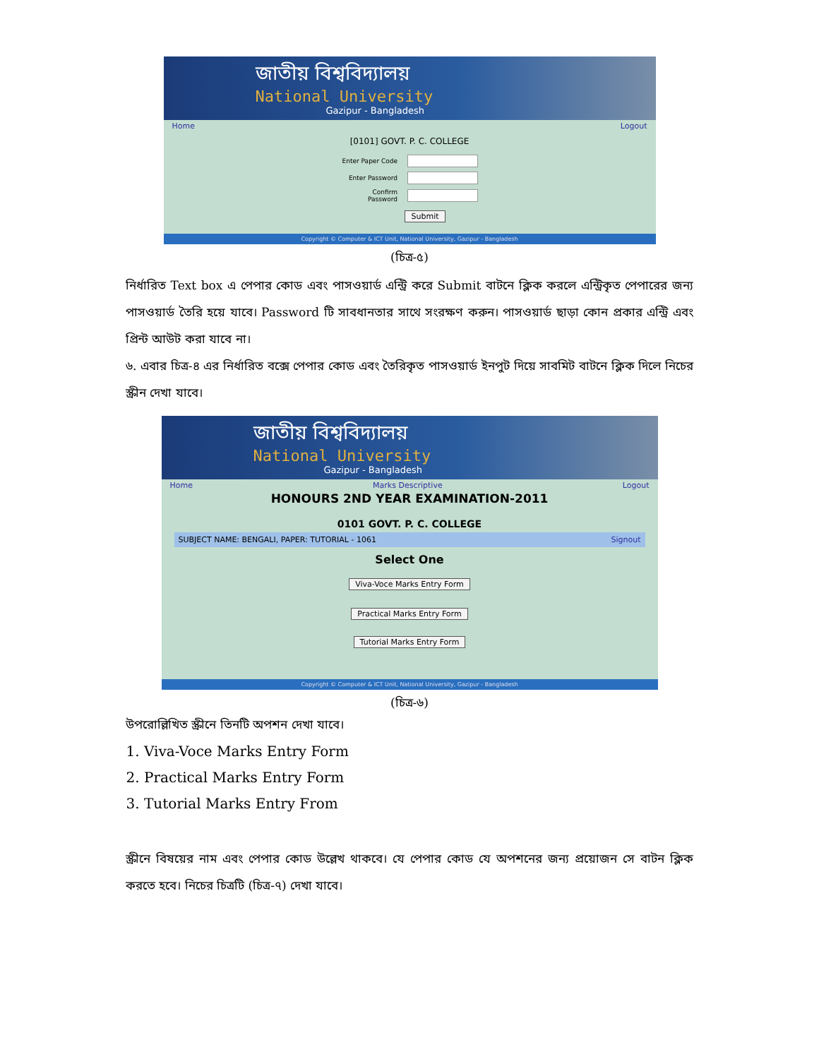জাতীয় বিশ্ববিদ্যালয়
National University
Gazipur - Bangladesh
Home Logout
[0101] GOVT. P. C. COLLEGE
Enter Paper Code
Enter Password
Confirm Password
Submit
Copyright © Computer & ICT Unit, National University, Gazipur - Bangladesh
(চিত্র-৫)
নির্ধারিত Text box এ পেপার কোড এবং পাসওয়ার্ড এন্ট্রি করে Submit বাটনে ক্লিক করলে এন্ট্রিকৃত পেপারের জন্য পাসওয়ার্ড তৈরি হয়ে যাবে। Password টি সাবধানতার সাথে সংরক্ষণ করুন। পাসওয়ার্ড ছাড়া কোন প্রকার এন্ট্রি এবং প্রিন্ট আউট করা যাবে না।
৬. এবার চিত্র-৪ এর নির্ধারিত বক্সে পেপার কোড এবং তৈরিকৃত পাসওয়ার্ড ইনপুট দিয়ে সাবমিট বাটনে ক্লিক দিলে নিচের স্ক্রীন দেখা যাবে।
জাতীয় বিশ্ববিদ্যালয়
National University
Gazipur - Bangladesh
Home Marks Descriptive Logout
HONOURS 2ND YEAR EXAMINATION-2011
0101 GOVT. P. C. COLLEGE
SUBJECT NAME: BENGALI, PAPER: TUTORIAL - 1061 Signout
Select One
Viva-Voce Marks Entry Form
Practical Marks Entry Form
Tutorial Marks Entry Form
Copyright © Computer & ICT Unit, National University, Gazipur - Bangladesh
(চিত্র-৬)
উপরোল্লিখিত স্ক্রীনে তিনটি অপশন দেখা যাবে।
1. Viva-Voce Marks Entry Form
2. Practical Marks Entry Form
3. Tutorial Marks Entry From
স্ক্রীনে বিষয়ের নাম এবং পেপার কোড উল্লেখ থাকবে। যে পেপার কোড যে অপশনের জন্য প্রয়োজন সে বাটন ক্লিক করতে হবে। নিচের চিত্রটি (চিত্র-৭) দেখা যাবে।